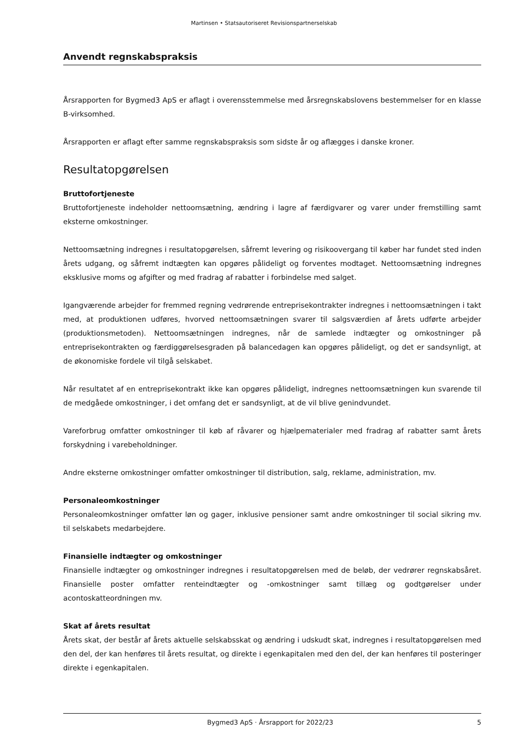Martinsen • Statsautoriseret Revisionspartnerselskab
Anvendt regnskabspraksis
Årsrapporten for Bygmed3 ApS er aflagt i overensstemmelse med årsregnskabslovens bestemmelser for en klasse B-virksomhed.
Årsrapporten er aflagt efter samme regnskabspraksis som sidste år og aflægges i danske kroner.
Resultatopgørelsen
Bruttofortjeneste
Bruttofortjeneste indeholder nettoomsætning, ændring i lagre af færdigvarer og varer under fremstilling samt eksterne omkostninger.
Nettoomsætning indregnes i resultatopgørelsen, såfremt levering og risikoovergang til køber har fundet sted inden årets udgang, og såfremt indtægten kan opgøres pålideligt og forventes modtaget. Nettoomsætning indregnes eksklusive moms og afgifter og med fradrag af rabatter i forbindelse med salget.
Igangværende arbejder for fremmed regning vedrørende entreprisekontrakter indregnes i nettoomsætningen i takt med, at produktionen udføres, hvorved nettoomsætningen svarer til salgsværdien af årets udførte arbejder (produktionsmetoden). Nettoomsætningen indregnes, når de samlede indtægter og omkostninger på entreprisekontrakten og færdiggørelsesgraden på balancedagen kan opgøres pålideligt, og det er sandsynligt, at de økonomiske fordele vil tilgå selskabet.
Når resultatet af en entreprisekontrakt ikke kan opgøres pålideligt, indregnes nettoomsætningen kun svarende til de medgåede omkostninger, i det omfang det er sandsynligt, at de vil blive genindvundet.
Vareforbrug omfatter omkostninger til køb af råvarer og hjælpematerialer med fradrag af rabatter samt årets forskydning i varebeholdninger.
Andre eksterne omkostninger omfatter omkostninger til distribution, salg, reklame, administration, mv.
Personaleomkostninger
Personaleomkostninger omfatter løn og gager, inklusive pensioner samt andre omkostninger til social sikring mv. til selskabets medarbejdere.
Finansielle indtægter og omkostninger
Finansielle indtægter og omkostninger indregnes i resultatopgørelsen med de beløb, der vedrører regnskabsåret. Finansielle poster omfatter renteindtægter og -omkostninger samt tillæg og godtgørelser under acontoskatteordningen mv.
Skat af årets resultat
Årets skat, der består af årets aktuelle selskabsskat og ændring i udskudt skat, indregnes i resultatopgørelsen med den del, der kan henføres til årets resultat, og direkte i egenkapitalen med den del, der kan henføres til posteringer direkte i egenkapitalen.
Bygmed3 ApS · Årsrapport for 2022/23 5